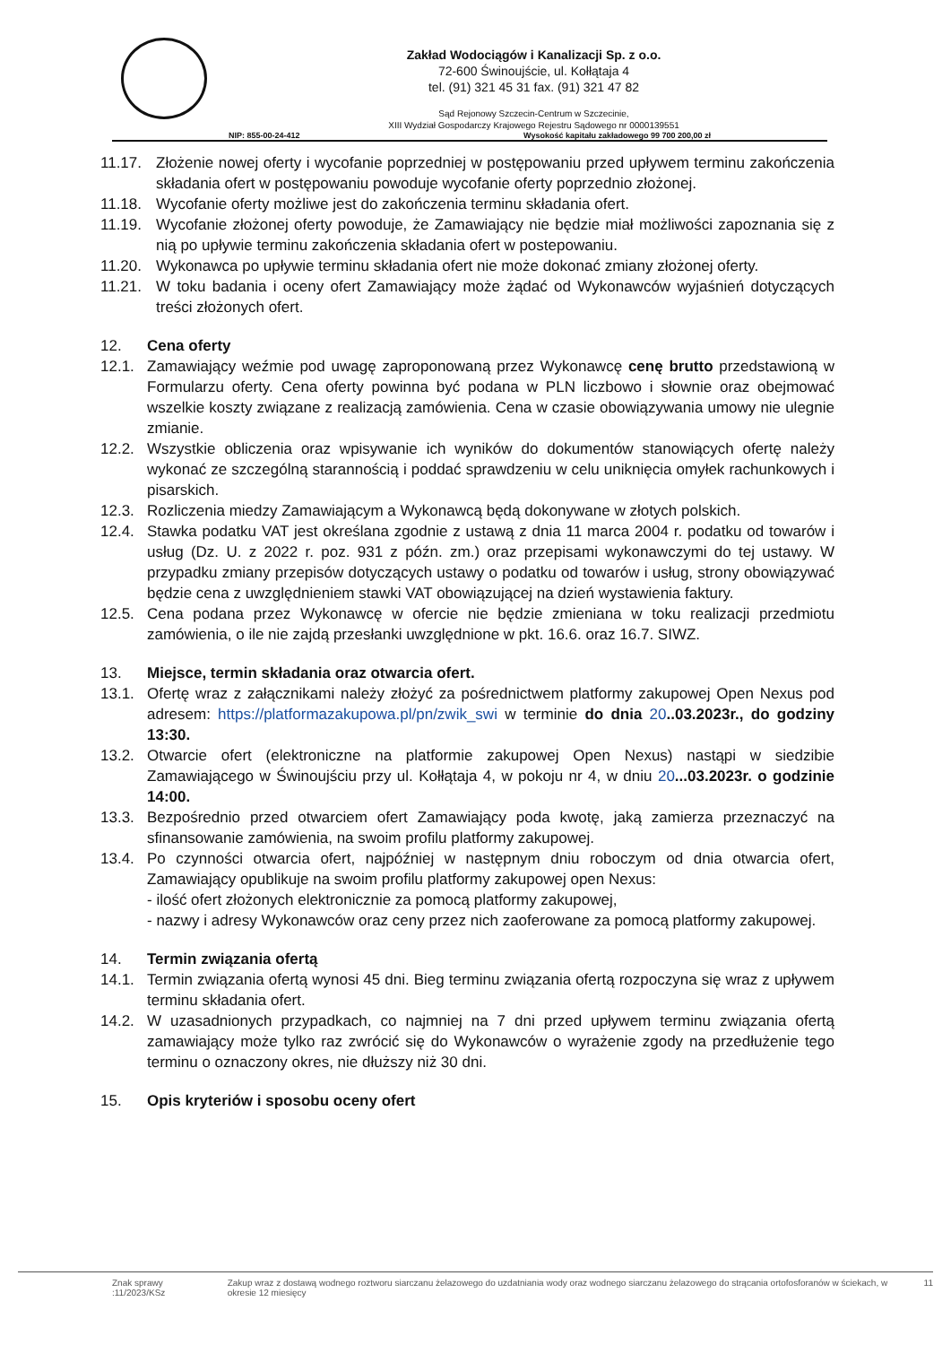Zakład Wodociągów i Kanalizacji Sp. z o.o.
72-600 Świnoujście, ul. Kołłątaja 4
tel. (91) 321 45 31 fax. (91) 321 47 82
Sąd Rejonowy Szczecin-Centrum w Szczecinie,
XIII Wydział Gospodarczy Krajowego Rejestru Sądowego nr 0000139551
NIP: 855-00-24-412 Wysokość kapitału zakładowego 99 700 200,00 zł
11.17. Złożenie nowej oferty i wycofanie poprzedniej w postępowaniu przed upływem terminu zakończenia składania ofert w postępowaniu powoduje wycofanie oferty poprzednio złożonej.
11.18. Wycofanie oferty możliwe jest do zakończenia terminu składania ofert.
11.19. Wycofanie złożonej oferty powoduje, że Zamawiający nie będzie miał możliwości zapoznania się z nią po upływie terminu zakończenia składania ofert w postepowaniu.
11.20. Wykonawca po upływie terminu składania ofert nie może dokonać zmiany złożonej oferty.
11.21. W toku badania i oceny ofert Zamawiający może żądać od Wykonawców wyjaśnień dotyczących treści złożonych ofert.
12. Cena oferty
12.1. Zamawiający weźmie pod uwagę zaproponowaną przez Wykonawcę cenę brutto przedstawioną w Formularzu oferty. Cena oferty powinna być podana w PLN liczbowo i słownie oraz obejmować wszelkie koszty związane z realizacją zamówienia. Cena w czasie obowiązywania umowy nie ulegnie zmianie.
12.2. Wszystkie obliczenia oraz wpisywanie ich wyników do dokumentów stanowiących ofertę należy wykonać ze szczególną starannością i poddać sprawdzeniu w celu uniknięcia omyłek rachunkowych i pisarskich.
12.3. Rozliczenia miedzy Zamawiającym a Wykonawcą będą dokonywane w złotych polskich.
12.4. Stawka podatku VAT jest określana zgodnie z ustawą z dnia 11 marca 2004 r. podatku od towarów i usług (Dz. U. z 2022 r. poz. 931 z późn. zm.) oraz przepisami wykonawczymi do tej ustawy. W przypadku zmiany przepisów dotyczących ustawy o podatku od towarów i usług, strony obowiązywać będzie cena z uwzględnieniem stawki VAT obowiązującej na dzień wystawienia faktury.
12.5. Cena podana przez Wykonawcę w ofercie nie będzie zmieniana w toku realizacji przedmiotu zamówienia, o ile nie zajdą przesłanki uwzględnione w pkt. 16.6. oraz 16.7. SIWZ.
13. Miejsce, termin składania oraz otwarcia ofert.
13.1. Ofertę wraz z załącznikami należy złożyć za pośrednictwem platformy zakupowej Open Nexus pod adresem: https://platformazakupowa.pl/pn/zwik_swi w terminie do dnia 20..03.2023r., do godziny 13:30.
13.2. Otwarcie ofert (elektroniczne na platformie zakupowej Open Nexus) nastąpi w siedzibie Zamawiającego w Świnoujściu przy ul. Kołłątaja 4, w pokoju nr 4, w dniu 20...03.2023r. o godzinie 14:00.
13.3. Bezpośrednio przed otwarciem ofert Zamawiający poda kwotę, jaką zamierza przeznaczyć na sfinansowanie zamówienia, na swoim profilu platformy zakupowej.
13.4. Po czynności otwarcia ofert, najpóźniej w następnym dniu roboczym od dnia otwarcia ofert, Zamawiający opublikuje na swoim profilu platformy zakupowej open Nexus:
- ilość ofert złożonych elektronicznie za pomocą platformy zakupowej,
- nazwy i adresy Wykonawców oraz ceny przez nich zaoferowane za pomocą platformy zakupowej.
14. Termin związania ofertą
14.1. Termin związania ofertą wynosi 45 dni. Bieg terminu związania ofertą rozpoczyna się wraz z upływem terminu składania ofert.
14.2. W uzasadnionych przypadkach, co najmniej na 7 dni przed upływem terminu związania ofertą zamawiający może tylko raz zwrócić się do Wykonawców o wyrażenie zgody na przedłużenie tego terminu o oznaczony okres, nie dłuższy niż 30 dni.
15. Opis kryteriów i sposobu oceny ofert
Znak sprawy :11/2023/KSz Zakup wraz z dostawą wodnego roztworu siarczanu żelazowego do uzdatniania wody oraz wodnego siarczanu żelazowego do strącania ortofosforanów w ściekach, w okresie 12 miesięcy 11